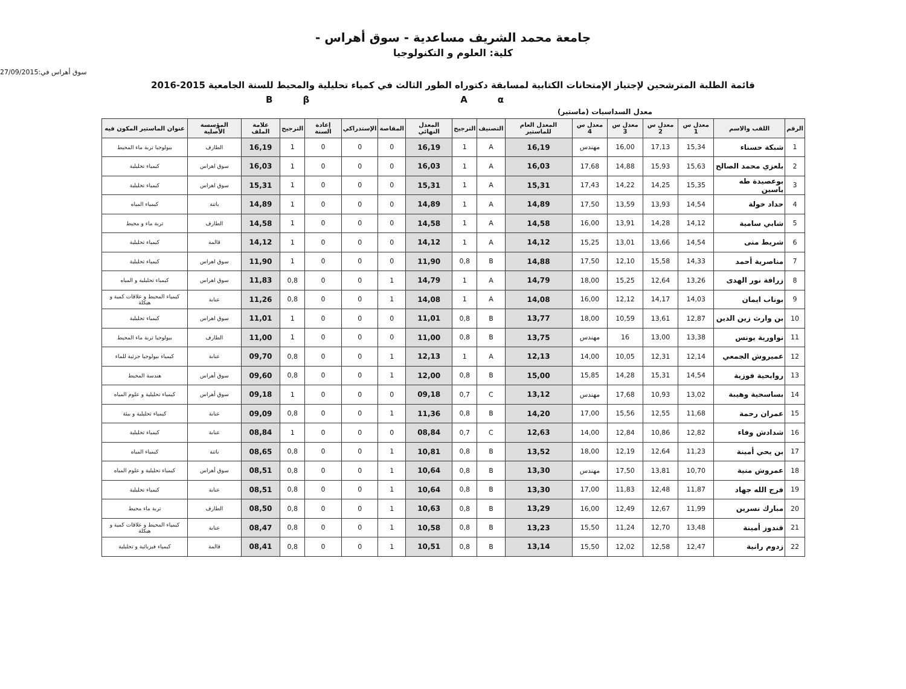جامعة محمد الشريف مساعدية - سوق أهراس -
كلية: العلوم و التكنولوجيا
سوق أهراس في:27/09/2015
قائمة الطلبة المترشحين لإجتياز الإمتحانات الكتابية لمسابقة دكتوراه الطور الثالث في كمياء تحليلية والمحيط للسنة الجامعية 2015-2016
BβAα
معدل السداسيات (ماستير)
| الرقم | اللقب والاسم | معدل س 1 | معدل س 2 | معدل س 3 | معدل س 4 | المعدل العام للماستير | التصنيف | الترجيح | المعدل النهائي | المقاصة | الإستدراكي | إعادة السنة | الترجيح | علامة الملف | المؤسسة الأصلية | عنوان الماستير المكون فيه |
| --- | --- | --- | --- | --- | --- | --- | --- | --- | --- | --- | --- | --- | --- | --- | --- | --- |
| 1 | شبكة حسناء | 15,34 | 17,13 | 16,00 | مهندس | 16,19 | A | 1 | 16,19 | 0 | 0 | 0 | 1 | 16,19 | الطارف | بيولوجيا تربة ماء المحيط |
| 2 | بلعزي محمد الصالح | 15,63 | 15,93 | 14,88 | 17,68 | 16,03 | A | 1 | 16,03 | 0 | 0 | 0 | 1 | 16,03 | سوق اهراس | كيمياء تحليلية |
| 3 | بوعصيدة طه ياسين | 15,35 | 14,25 | 14,22 | 17,43 | 15,31 | A | 1 | 15,31 | 0 | 0 | 0 | 1 | 15,31 | سوق اهراس | كيمياء تحليلية |
| 4 | حداد خولة | 14,54 | 13,93 | 13,59 | 17,50 | 14,89 | A | 1 | 14,89 | 0 | 0 | 0 | 1 | 14,89 | باتنة | كيمياء المياه |
| 5 | شابي سامية | 14,12 | 14,28 | 13,91 | 16,00 | 14,58 | A | 1 | 14,58 | 0 | 0 | 0 | 1 | 14,58 | الطارف | تربة ماء و محيط |
| 6 | شريط منى | 14,54 | 13,66 | 13,01 | 15,25 | 14,12 | A | 1 | 14,12 | 0 | 0 | 0 | 1 | 14,12 | قالمة | كيمياء تحليلية |
| 7 | مناصرية أحمد | 14,33 | 15,58 | 12,10 | 17,50 | 14,88 | B | 0,8 | 11,90 | 0 | 0 | 0 | 1 | 11,90 | سوق اهراس | كيمياء تحليلية |
| 8 | زرافة نور الهدى | 13,26 | 12,64 | 15,25 | 18,00 | 14,79 | A | 1 | 14,79 | 1 | 0 | 0 | 0,8 | 11,83 | سوق اهراس | كيمياء تحليلية و المياه |
| 9 | بوناب ايمان | 14,03 | 14,17 | 12,12 | 16,00 | 14,08 | A | 1 | 14,08 | 1 | 0 | 0 | 0,8 | 11,26 | عنابة | كيمياء المحيط و علاقات كمية و هيكلة |
| 10 | بن وارث زين الدين | 12,87 | 13,61 | 10,59 | 18,00 | 13,77 | B | 0,8 | 11,01 | 0 | 0 | 0 | 1 | 11,01 | سوق اهراس | كيمياء تحليلية |
| 11 | نواورية يونس | 13,38 | 13,00 | 16 | مهندس | 13,75 | B | 0,8 | 11,00 | 0 | 0 | 0 | 1 | 11,00 | الطارف | بيولوجيا تربة ماء المحيط |
| 12 | عميروش الجمعي | 12,14 | 12,31 | 10,05 | 14,00 | 12,13 | A | 1 | 12,13 | 1 | 0 | 0 | 0,8 | 09,70 | عنابة | كيمياء بيولوجيا جزئية للماء |
| 13 | روابحية فوزية | 14,54 | 15,31 | 14,28 | 15,85 | 15,00 | B | 0,8 | 12,00 | 1 | 0 | 0 | 0,8 | 09,60 | سوق أهراس | هندسة المحيط |
| 14 | بساسحية وهيبة | 13,02 | 10,93 | 17,68 | مهندس | 13,12 | C | 0,7 | 09,18 | 0 | 0 | 0 | 1 | 09,18 | سوق أهراس | كيمياء تحليلية و علوم المياه |
| 15 | عمران رحمة | 11,68 | 12,55 | 15,56 | 17,00 | 14,20 | B | 0,8 | 11,36 | 1 | 0 | 0 | 0,8 | 09,09 | عنابة | كيمياء تحليلية و بيئة |
| 16 | شدادش وفاء | 12,82 | 10,86 | 12,84 | 14,00 | 12,63 | C | 0,7 | 08,84 | 0 | 0 | 0 | 1 | 08,84 | عنابة | كيمياء تحليلية |
| 17 | بن يحي أمينة | 11,23 | 12,64 | 12,19 | 18,00 | 13,52 | B | 0,8 | 10,81 | 1 | 0 | 0 | 0,8 | 08,65 | باتنة | كيمياء المياه |
| 18 | عمروش منية | 10,70 | 13,81 | 17,50 | مهندس | 13,30 | B | 0,8 | 10,64 | 1 | 0 | 0 | 0,8 | 08,51 | سوق أهراس | كيمياء تحليلية و علوم المياه |
| 19 | فرج الله جهاد | 11,87 | 12,48 | 11,83 | 17,00 | 13,30 | B | 0,8 | 10,64 | 1 | 0 | 0 | 0,8 | 08,51 | عنابة | كيمياء تحليلية |
| 20 | مبارك نسرين | 11,99 | 12,67 | 12,49 | 16,00 | 13,29 | B | 0,8 | 10,63 | 1 | 0 | 0 | 0,8 | 08,50 | الطارف | تربة ماء محيط |
| 21 | قندوز أمينة | 13,48 | 12,70 | 11,24 | 15,50 | 13,23 | B | 0,8 | 10,58 | 1 | 0 | 0 | 0,8 | 08,47 | عنابة | كيمياء المحيط و علاقات كمية و هيكلة |
| 22 | زدوم رانية | 12,47 | 12,58 | 12,02 | 15,50 | 13,14 | B | 0,8 | 10,51 | 1 | 0 | 0 | 0,8 | 08,41 | قالمة | كيمياء فيزيائية و تحليلية |